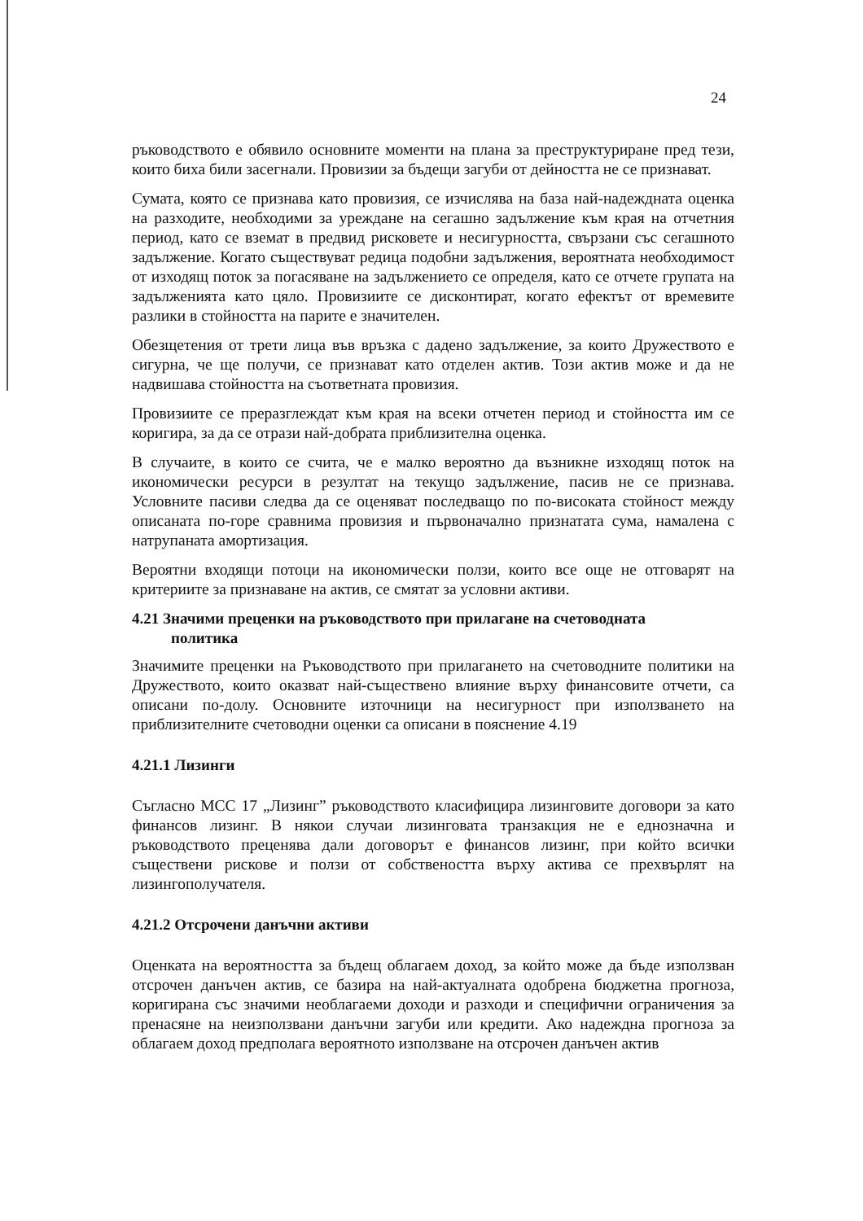24
ръководството е обявило основните моменти на плана за преструктуриране пред тези, които биха били засегнали. Провизии за бъдещи загуби от дейността не се признават.
Сумата, която се признава като провизия, се изчислява на база най-надеждната оценка на разходите, необходими за уреждане на сегашно задължение към края на отчетния период, като се вземат в предвид рисковете и несигурността, свързани със сегашното задължение. Когато съществуват редица подобни задължения, вероятната необходимост от изходящ поток за погасяване на задължението се определя, като се отчете групата на задълженията като цяло. Провизиите се дисконтират, когато ефектът от времевите разлики в стойността на парите е значителен.
Обезщетения от трети лица във връзка с дадено задължение, за които Дружеството е сигурна, че ще получи, се признават като отделен актив. Този актив може и да не надвишава стойността на съответната провизия.
Провизиите се преразглеждат към края на всеки отчетен период и стойността им се коригира, за да се отрази най-добрата приблизителна оценка.
В случаите, в които се счита, че е малко вероятно да възникне изходящ поток на икономически ресурси в резултат на текущо задължение, пасив не се признава. Условните пасиви следва да се оценяват последващо по по-високата стойност между описаната по-горе сравнима провизия и първоначално признатата сума, намалена с натрупаната амортизация.
Вероятни входящи потоци на икономически ползи, които все още не отговарят на критериите за признаване на актив, се смятат за условни активи.
4.21 Значими преценки на ръководството при прилагане на счетоводната политика
Значимите преценки на Ръководството при прилагането на счетоводните политики на Дружеството, които оказват най-съществено влияние върху финансовите отчети, са описани по-долу. Основните източници на несигурност при използването на приблизителните счетоводни оценки са описани в пояснение 4.19
4.21.1 Лизинги
Съгласно МСС 17 „Лизинг” ръководството класифицира лизинговите договори за като финансов лизинг. В някои случаи лизинговата транзакция не е еднозначна и ръководството преценява дали договорът е финансов лизинг, при който всички съществени рискове и ползи от собствеността върху актива се прехвърлят на лизингополучателя.
4.21.2 Отсрочени данъчни активи
Оценката на вероятността за бъдещ облагаем доход, за който може да бъде използван отсрочен данъчен актив, се базира на най-актуалната одобрена бюджетна прогноза, коригирана със значими необлагаеми доходи и разходи и специфични ограничения за пренасяне на неизползвани данъчни загуби или кредити. Ако надеждна прогноза за облагаем доход предполага вероятното използване на отсрочен данъчен актив